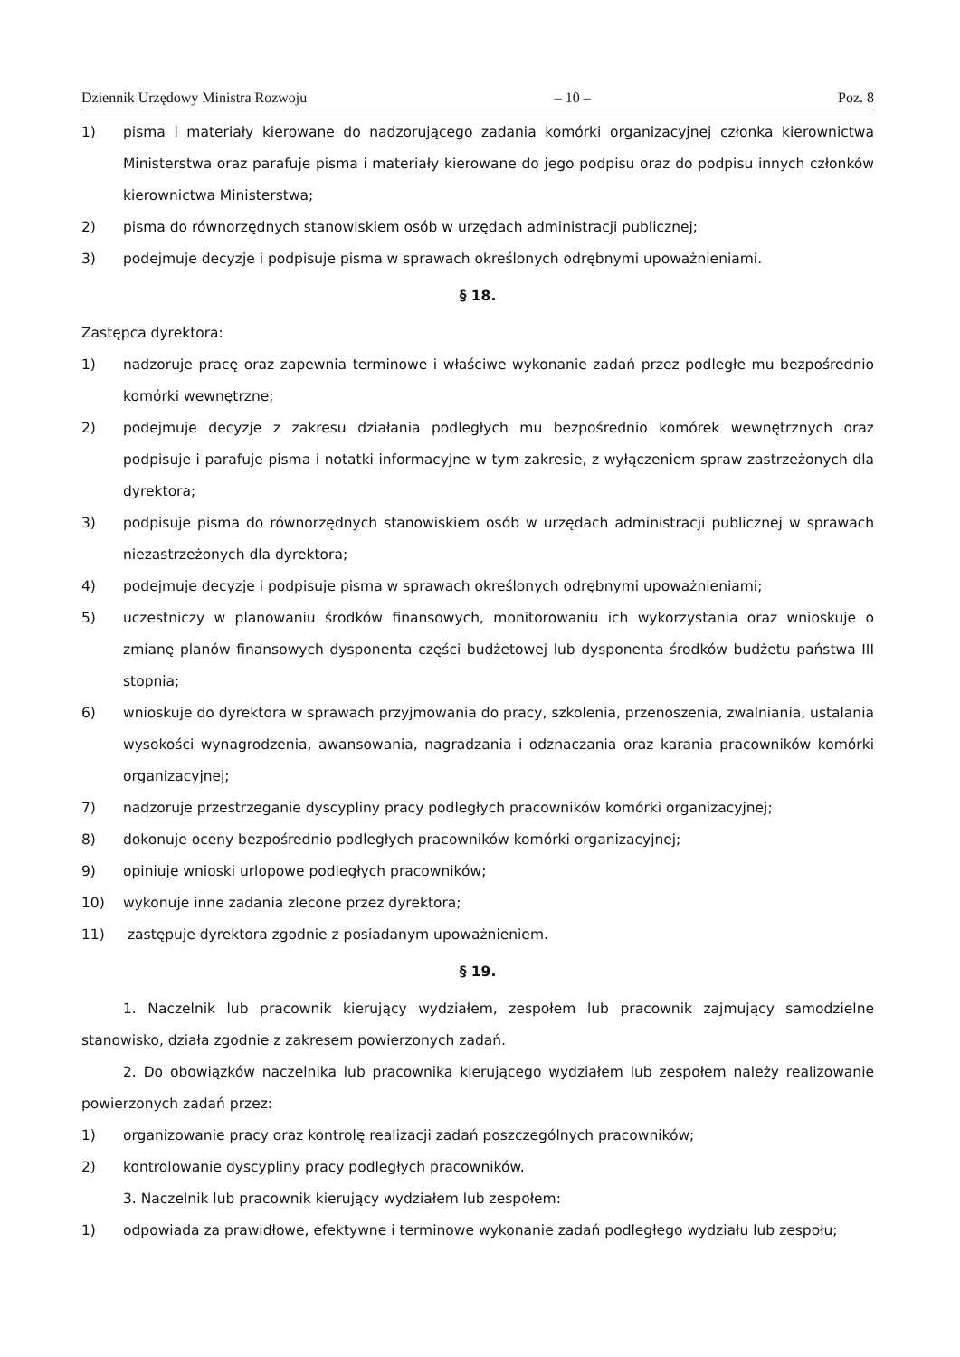Dziennik Urzędowy Ministra Rozwoju – 10 – Poz. 8
1) pisma i materiały kierowane do nadzorującego zadania komórki organizacyjnej członka kierownictwa Ministerstwa oraz parafuje pisma i materiały kierowane do jego podpisu oraz do podpisu innych członków kierownictwa Ministerstwa;
2) pisma do równorzędnych stanowiskiem osób w urzędach administracji publicznej;
3) podejmuje decyzje i podpisuje pisma w sprawach określonych odrębnymi upoważnieniami.
§ 18.
Zastępca dyrektora:
1) nadzoruje pracę oraz zapewnia terminowe i właściwe wykonanie zadań przez podległe mu bezpośrednio komórki wewnętrzne;
2) podejmuje decyzje z zakresu działania podległych mu bezpośrednio komórek wewnętrznych oraz podpisuje i parafuje pisma i notatki informacyjne w tym zakresie, z wyłączeniem spraw zastrzeżonych dla dyrektora;
3) podpisuje pisma do równorzędnych stanowiskiem osób w urzędach administracji publicznej w sprawach niezastrzeżonych dla dyrektora;
4) podejmuje decyzje i podpisuje pisma w sprawach określonych odrębnymi upoważnieniami;
5) uczestniczy w planowaniu środków finansowych, monitorowaniu ich wykorzystania oraz wnioskuje o zmianę planów finansowych dysponenta części budżetowej lub dysponenta środków budżetu państwa III stopnia;
6) wnioskuje do dyrektora w sprawach przyjmowania do pracy, szkolenia, przenoszenia, zwalniania, ustalania wysokości wynagrodzenia, awansowania, nagradzania i odznaczania oraz karania pracowników komórki organizacyjnej;
7) nadzoruje przestrzeganie dyscypliny pracy podległych pracowników komórki organizacyjnej;
8) dokonuje oceny bezpośrednio podległych pracowników komórki organizacyjnej;
9) opiniuje wnioski urlopowe podległych pracowników;
10) wykonuje inne zadania zlecone przez dyrektora;
11) zastępuje dyrektora zgodnie z posiadanym upoważnieniem.
§ 19.
1. Naczelnik lub pracownik kierujący wydziałem, zespołem lub pracownik zajmujący samodzielne stanowisko, działa zgodnie z zakresem powierzonych zadań.
2. Do obowiązków naczelnika lub pracownika kierującego wydziałem lub zespołem należy realizowanie powierzonych zadań przez:
1) organizowanie pracy oraz kontrolę realizacji zadań poszczególnych pracowników;
2) kontrolowanie dyscypliny pracy podległych pracowników.
3. Naczelnik lub pracownik kierujący wydziałem lub zespołem:
1) odpowiada za prawidłowe, efektywne i terminowe wykonanie zadań podległego wydziału lub zespołu;